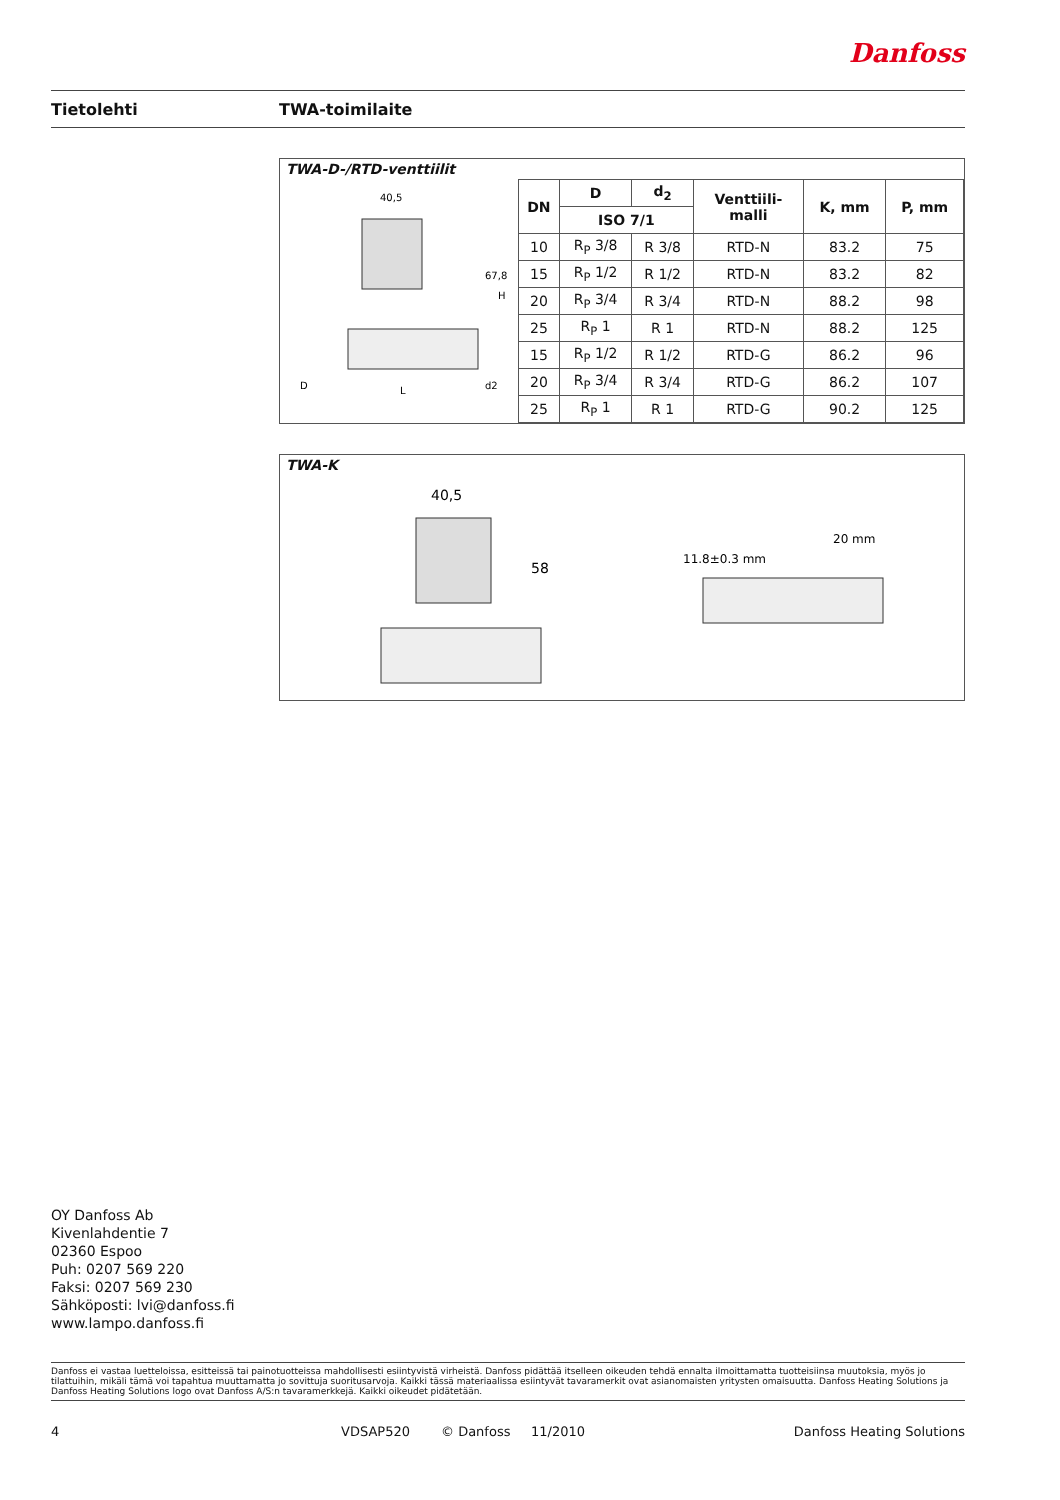Danfoss
Tietolehti TWA-toimilaite
TWA-D-/RTD-venttiilit
40,5
D
L
d2
67,8
H
| DN | D | d<sub>2</sub> | Venttiili- malli | K, mm | P, mm |
| --- | --- | --- | --- | --- | --- |
| | ISO 7/1 | | | | |
| 10 | R<sub>P</sub> 3/8 | R 3/8 | RTD-N | 83.2 | 75 |
| 15 | R<sub>P</sub> 1/2 | R 1/2 | RTD-N | 83.2 | 82 |
| 20 | R<sub>P</sub> 3/4 | R 3/4 | RTD-N | 88.2 | 98 |
| 25 | R<sub>P</sub> 1 | R 1 | RTD-N | 88.2 | 125 |
| 15 | R<sub>P</sub> 1/2 | R 1/2 | RTD-G | 86.2 | 96 |
| 20 | R<sub>P</sub> 3/4 | R 3/4 | RTD-G | 86.2 | 107 |
| 25 | R<sub>P</sub> 1 | R 1 | RTD-G | 90.2 | 125 |
TWA-K
40,5
58
11.8±0.3 mm
20 mm
OY Danfoss Ab
Kivenlahdentie 7
02360 Espoo
Puh: 0207 569 220
Faksi: 0207 569 230
Sähköposti: lvi@danfoss.fi
www.lampo.danfoss.fi
Danfoss ei vastaa luetteloissa, esitteissä tai painotuotteissa mahdollisesti esiintyvistä virheistä. Danfoss pidättää itselleen oikeuden tehdä ennalta ilmoittamatta tuotteisiinsa muutoksia, myös jo tilattuihin, mikäli tämä voi tapahtua muuttamatta jo sovittuja suoritusarvoja. Kaikki tässä materiaalissa esiintyvät tavaramerkit ovat asianomaisten yritysten omaisuutta. Danfoss Heating Solutions ja Danfoss Heating Solutions logo ovat Danfoss A/S:n tavaramerkkejä. Kaikki oikeudet pidätetään.
4 VDSAP520 © Danfoss 11/2010 Danfoss Heating Solutions